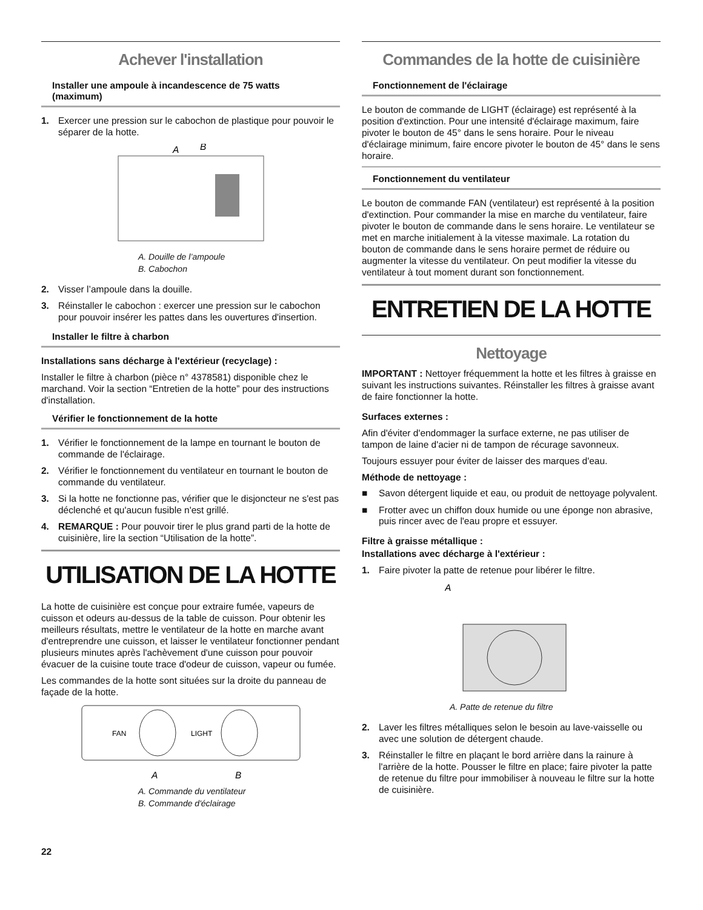Achever l'installation
Installer une ampoule à incandescence de 75 watts (maximum)
1. Exercer une pression sur le cabochon de plastique pour pouvoir le séparer de la hotte.
A
B
A. Douille de l’ampoule
B. Cabochon
2. Visser l’ampoule dans la douille.
3. Réinstaller le cabochon : exercer une pression sur le cabochon pour pouvoir insérer les pattes dans les ouvertures d'insertion.
Installer le filtre à charbon
Installations sans décharge à l'extérieur (recyclage) :
Installer le filtre à charbon (pièce n° 4378581) disponible chez le marchand. Voir la section “Entretien de la hotte” pour des instructions d'installation.
Vérifier le fonctionnement de la hotte
1. Vérifier le fonctionnement de la lampe en tournant le bouton de commande de l'éclairage.
2. Vérifier le fonctionnement du ventilateur en tournant le bouton de commande du ventilateur.
3. Si la hotte ne fonctionne pas, vérifier que le disjoncteur ne s'est pas déclenché et qu'aucun fusible n'est grillé.
4. REMARQUE : Pour pouvoir tirer le plus grand parti de la hotte de cuisinière, lire la section “Utilisation de la hotte”.
UTILISATION DE LA HOTTE
La hotte de cuisinière est conçue pour extraire fumée, vapeurs de cuisson et odeurs au-dessus de la table de cuisson. Pour obtenir les meilleurs résultats, mettre le ventilateur de la hotte en marche avant d'entreprendre une cuisson, et laisser le ventilateur fonctionner pendant plusieurs minutes après l'achèvement d'une cuisson pour pouvoir évacuer de la cuisine toute trace d'odeur de cuisson, vapeur ou fumée.
Les commandes de la hotte sont situées sur la droite du panneau de façade de la hotte.
FAN
LIGHT
A
B
A. Commande du ventilateur
B. Commande d'éclairage
22
Commandes de la hotte de cuisinière
Fonctionnement de l'éclairage
Le bouton de commande de LIGHT (éclairage) est représenté à la position d'extinction. Pour une intensité d'éclairage maximum, faire pivoter le bouton de 45° dans le sens horaire. Pour le niveau d'éclairage minimum, faire encore pivoter le bouton de 45° dans le sens horaire.
Fonctionnement du ventilateur
Le bouton de commande FAN (ventilateur) est représenté à la position d'extinction. Pour commander la mise en marche du ventilateur, faire pivoter le bouton de commande dans le sens horaire. Le ventilateur se met en marche initialement à la vitesse maximale. La rotation du bouton de commande dans le sens horaire permet de réduire ou augmenter la vitesse du ventilateur. On peut modifier la vitesse du ventilateur à tout moment durant son fonctionnement.
ENTRETIEN DE LA HOTTE
Nettoyage
IMPORTANT : Nettoyer fréquemment la hotte et les filtres à graisse en suivant les instructions suivantes. Réinstaller les filtres à graisse avant de faire fonctionner la hotte.
Surfaces externes :
Afin d'éviter d'endommager la surface externe, ne pas utiliser de tampon de laine d'acier ni de tampon de récurage savonneux.
Toujours essuyer pour éviter de laisser des marques d'eau.
Méthode de nettoyage :
■ Savon détergent liquide et eau, ou produit de nettoyage polyvalent.
■ Frotter avec un chiffon doux humide ou une éponge non abrasive, puis rincer avec de l'eau propre et essuyer.
Filtre à graisse métallique :
Installations avec décharge à l'extérieur :
1. Faire pivoter la patte de retenue pour libérer le filtre.
A
A. Patte de retenue du filtre
2. Laver les filtres métalliques selon le besoin au lave-vaisselle ou avec une solution de détergent chaude.
3. Réinstaller le filtre en plaçant le bord arrière dans la rainure à l'arrière de la hotte. Pousser le filtre en place; faire pivoter la patte de retenue du filtre pour immobiliser à nouveau le filtre sur la hotte de cuisinière.